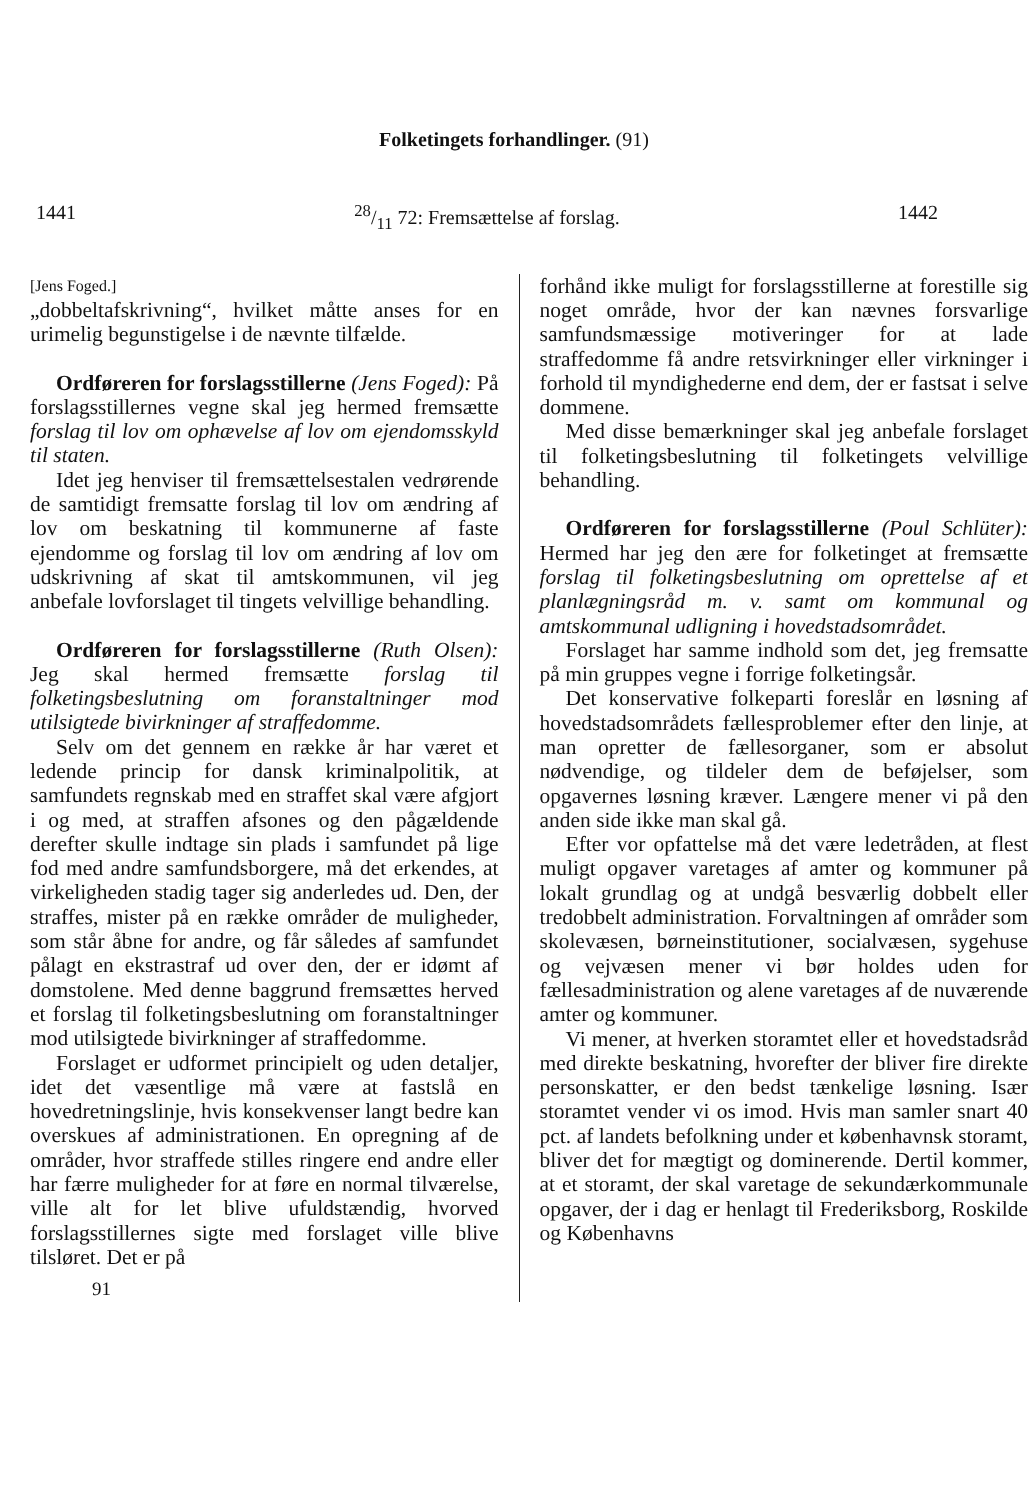Folketingets forhandlinger. (91)
144128/11 72: Fremsættelse af forslag. 1442
[Jens Foged.]
„dobbeltafskrivning“, hvilket måtte anses for en urimelig begunstigelse i de nævnte tilfælde.
Ordføreren for forslagsstillerne (Jens Foged): På forslagsstillernes vegne skal jeg hermed fremsætte forslag til lov om ophævelse af lov om ejendomsskyld til staten.
Idet jeg henviser til fremsættelsestalen vedrørende de samtidigt fremsatte forslag til lov om ændring af lov om beskatning til kommunerne af faste ejendomme og forslag til lov om ændring af lov om udskrivning af skat til amtskommunen, vil jeg anbefale lovforslaget til tingets velvillige behandling.
Ordføreren for forslagsstillerne (Ruth Olsen): Jeg skal hermed fremsætte forslag til folketingsbeslutning om foranstaltninger mod utilsigtede bivirkninger af straffedomme.
Selv om det gennem en række år har været et ledende princip for dansk kriminalpolitik, at samfundets regnskab med en straffet skal være afgjort i og med, at straffen afsones og den pågældende derefter skulle indtage sin plads i samfundet på lige fod med andre samfundsborgere, må det erkendes, at virkeligheden stadig tager sig anderledes ud. Den, der straffes, mister på en række områder de muligheder, som står åbne for andre, og får således af samfundet pålagt en ekstrastraf ud over den, der er idømt af domstolene. Med denne baggrund fremsættes herved et forslag til folketingsbeslutning om foranstaltninger mod utilsigtede bivirkninger af straffedomme.
Forslaget er udformet principielt og uden detaljer, idet det væsentlige må være at fastslå en hovedretningslinje, hvis konsekvenser langt bedre kan overskues af administrationen. En opregning af de områder, hvor straffede stilles ringere end andre eller har færre muligheder for at føre en normal tilværelse, ville alt for let blive ufuldstændig, hvorved forslagsstillernes sigte med forslaget ville blive tilsløret. Det er på
91
forhånd ikke muligt for forslagsstillerne at forestille sig noget område, hvor der kan nævnes forsvarlige samfundsmæssige motiveringer for at lade straffedomme få andre retsvirkninger eller virkninger i forhold til myndighederne end dem, der er fastsat i selve dommene.
Med disse bemærkninger skal jeg anbefale forslaget til folketingsbeslutning til folketingets velvillige behandling.
Ordføreren for forslagsstillerne (Poul Schlüter): Hermed har jeg den ære for folketinget at fremsætte forslag til folketingsbeslutning om oprettelse af et planlægningsråd m. v. samt om kommunal og amtskommunal udligning i hovedstadsområdet.
Forslaget har samme indhold som det, jeg fremsatte på min gruppes vegne i forrige folketingsår.
Det konservative folkeparti foreslår en løsning af hovedstadsområdets fællesproblemer efter den linje, at man opretter de fællesorganer, som er absolut nødvendige, og tildeler dem de beføjelser, som opgavernes løsning kræver. Længere mener vi på den anden side ikke man skal gå.
Efter vor opfattelse må det være ledetråden, at flest muligt opgaver varetages af amter og kommuner på lokalt grundlag og at undgå besværlig dobbelt eller tredobbelt administration. Forvaltningen af områder som skolevæsen, børneinstitutioner, socialvæsen, sygehuse og vejvæsen mener vi bør holdes uden for fællesadministration og alene varetages af de nuværende amter og kommuner.
Vi mener, at hverken storamtet eller et hovedstadsråd med direkte beskatning, hvorefter der bliver fire direkte personskatter, er den bedst tænkelige løsning. Især storamtet vender vi os imod. Hvis man samler snart 40 pct. af landets befolkning under et københavnsk storamt, bliver det for mægtigt og dominerende. Dertil kommer, at et storamt, der skal varetage de sekundærkommunale opgaver, der i dag er henlagt til Frederiksborg, Roskilde og Københavns